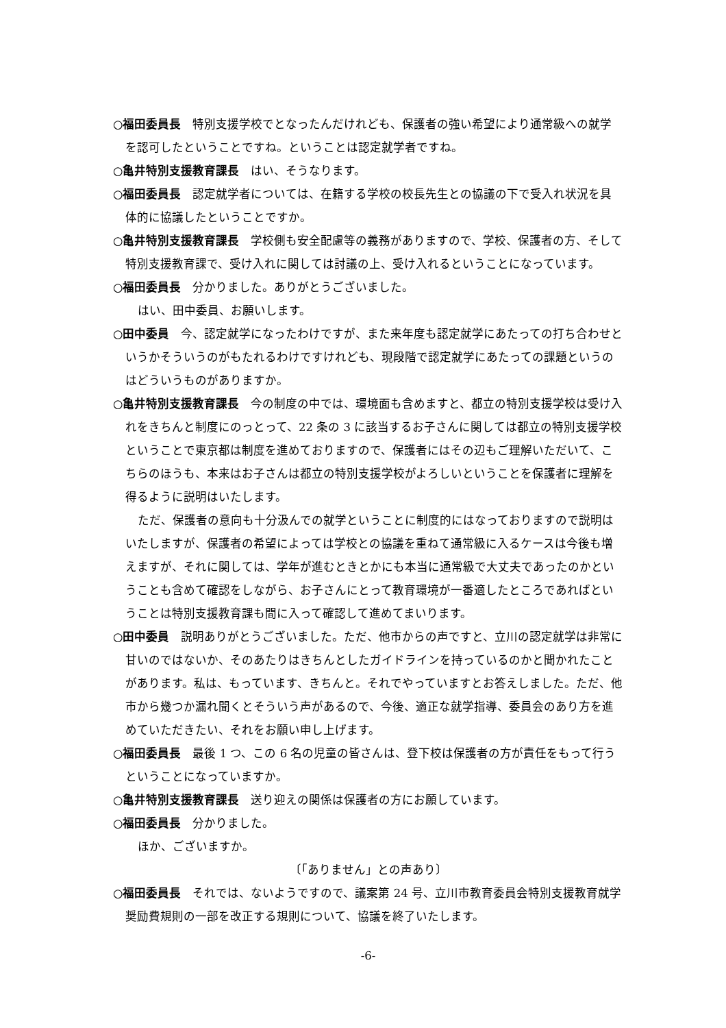○福田委員長　特別支援学校でとなったんだけれども、保護者の強い希望により通常級への就学を認可したということですね。ということは認定就学者ですね。
○亀井特別支援教育課長　はい、そうなります。
○福田委員長　認定就学者については、在籍する学校の校長先生との協議の下で受入れ状況を具体的に協議したということですか。
○亀井特別支援教育課長　学校側も安全配慮等の義務がありますので、学校、保護者の方、そして特別支援教育課で、受け入れに関しては討議の上、受け入れるということになっています。
○福田委員長　分かりました。ありがとうございました。
はい、田中委員、お願いします。
○田中委員　今、認定就学になったわけですが、また来年度も認定就学にあたっての打ち合わせというかそういうのがもたれるわけですけれども、現段階で認定就学にあたっての課題というのはどういうものがありますか。
○亀井特別支援教育課長　今の制度の中では、環境面も含めますと、都立の特別支援学校は受け入れをきちんと制度にのっとって、22 条の 3 に該当するお子さんに関しては都立の特別支援学校ということで東京都は制度を進めておりますので、保護者にはその辺もご理解いただいて、こちらのほうも、本来はお子さんは都立の特別支援学校がよろしいということを保護者に理解を得るように説明はいたします。
ただ、保護者の意向も十分汲んでの就学ということに制度的にはなっておりますので説明はいたしますが、保護者の希望によっては学校との協議を重ねて通常級に入るケースは今後も増えますが、それに関しては、学年が進むときとかにも本当に通常級で大丈夫であったのかということも含めて確認をしながら、お子さんにとって教育環境が一番適したところであればということは特別支援教育課も間に入って確認して進めてまいります。
○田中委員　説明ありがとうございました。ただ、他市からの声ですと、立川の認定就学は非常に甘いのではないか、そのあたりはきちんとしたガイドラインを持っているのかと聞かれたことがあります。私は、もっています、きちんと。それでやっていますとお答えしました。ただ、他市から幾つか漏れ聞くとそういう声があるので、今後、適正な就学指導、委員会のあり方を進めていただきたい、それをお願い申し上げます。
○福田委員長　最後 1 つ、この 6 名の児童の皆さんは、登下校は保護者の方が責任をもって行うということになっていますか。
○亀井特別支援教育課長　送り迎えの関係は保護者の方にお願しています。
○福田委員長　分かりました。
ほか、ございますか。
〔「ありません」との声あり〕
○福田委員長　それでは、ないようですので、議案第 24 号、立川市教育委員会特別支援教育就学奨励費規則の一部を改正する規則について、協議を終了いたします。
-6-